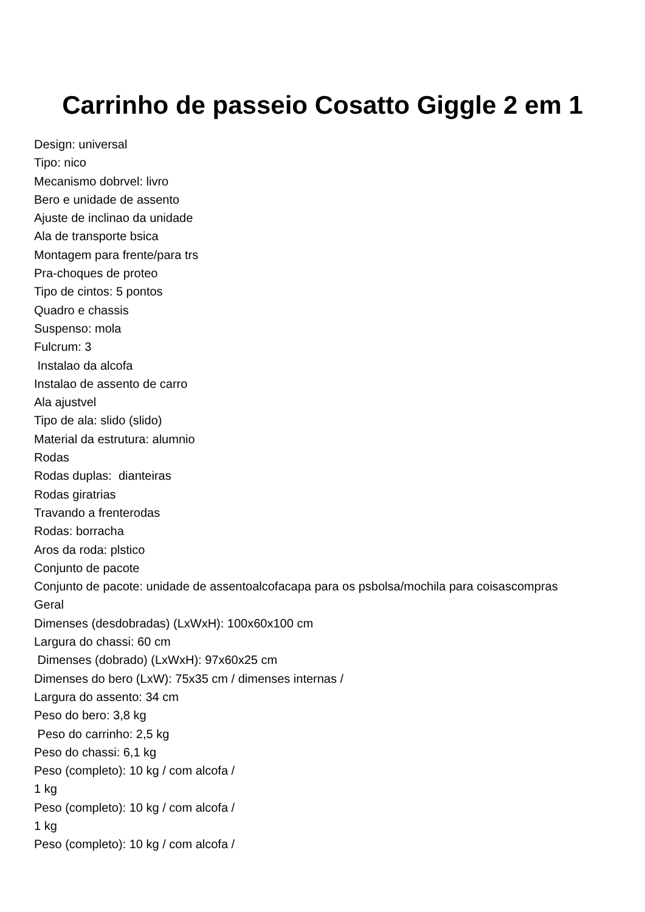Carrinho de passeio Cosatto Giggle 2 em 1
Design: universal
Tipo: nico
Mecanismo dobrvel: livro
Bero e unidade de assento
Ajuste de inclinao da unidade
Ala de transporte bsica
Montagem para frente/para trs
Pra-choques de proteo
Tipo de cintos: 5 pontos
Quadro e chassis
Suspenso: mola
Fulcrum: 3
Instalao da alcofa
Instalao de assento de carro
Ala ajustvel
Tipo de ala: slido (slido)
Material da estrutura: alumnio
Rodas
Rodas duplas: dianteiras
Rodas giratrias
Travando a frenterodas
Rodas: borracha
Aros da roda: plstico
Conjunto de pacote
Conjunto de pacote: unidade de assentoalcofacapa para os psbolsa/mochila para coisascompras
Geral
Dimenses (desdobradas) (LxWxH): 100x60x100 cm
Largura do chassi: 60 cm
Dimenses (dobrado) (LxWxH): 97x60x25 cm
Dimenses do bero (LxW): 75x35 cm / dimenses internas /
Largura do assento: 34 cm
Peso do bero: 3,8 kg
Peso do carrinho: 2,5 kg
Peso do chassi: 6,1 kg
Peso (completo): 10 kg / com alcofa /
1 kg
Peso (completo): 10 kg / com alcofa /
1 kg
Peso (completo): 10 kg / com alcofa /